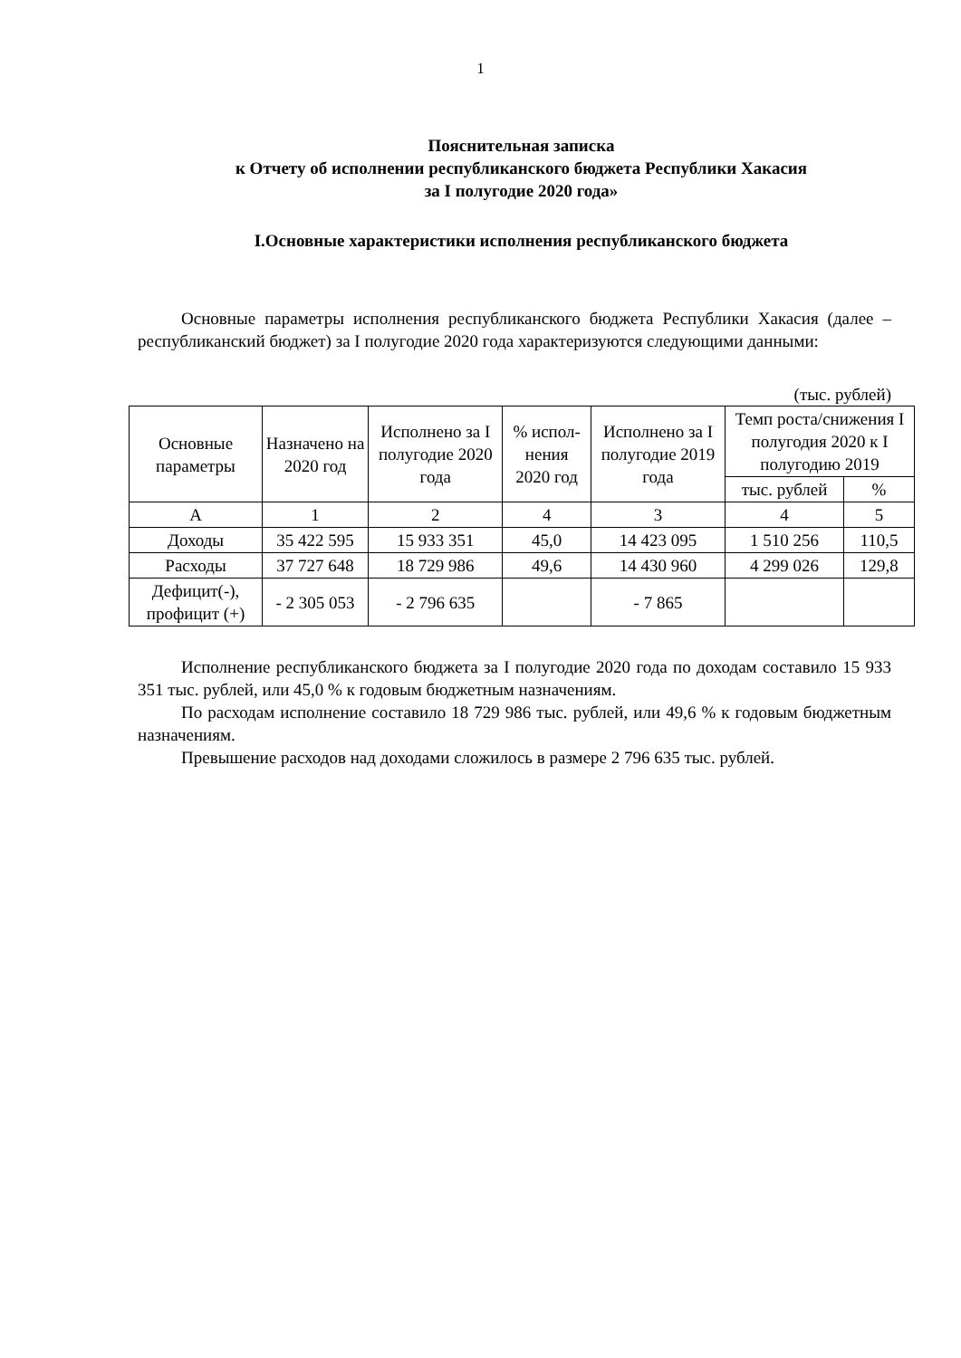1
Пояснительная записка
к Отчету об исполнении республиканского бюджета Республики Хакасия
за I полугодие 2020 года»
I.Основные характеристики исполнения республиканского бюджета
Основные параметры исполнения республиканского бюджета Республики Хакасия (далее – республиканский бюджет) за I полугодие 2020 года характеризуются следующими данными:
(тыс. рублей)
| Основные параметры | Назначено на 2020 год | Исполнено за I полугодие 2020 года | % испол-нения 2020 год | Исполнено за I полугодие 2019 года | Темп роста/снижения I полугодия 2020 к I полугодию 2019 | |
| --- | --- | --- | --- | --- | --- | --- |
| | | | | | тыс. рублей | % |
| А | 1 | 2 | 4 | 3 | 4 | 5 |
| Доходы | 35 422 595 | 15 933 351 | 45,0 | 14 423 095 | 1 510 256 | 110,5 |
| Расходы | 37 727 648 | 18 729 986 | 49,6 | 14 430 960 | 4 299 026 | 129,8 |
| Дефицит(-), профицит (+) | - 2 305 053 | - 2 796 635 | | - 7 865 | | |
Исполнение республиканского бюджета за I полугодие 2020 года по доходам составило 15 933 351 тыс. рублей, или 45,0 % к годовым бюджетным назначениям.
По расходам исполнение составило 18 729 986 тыс. рублей, или 49,6 % к годовым бюджетным назначениям.
Превышение расходов над доходами сложилось в размере 2 796 635 тыс. рублей.